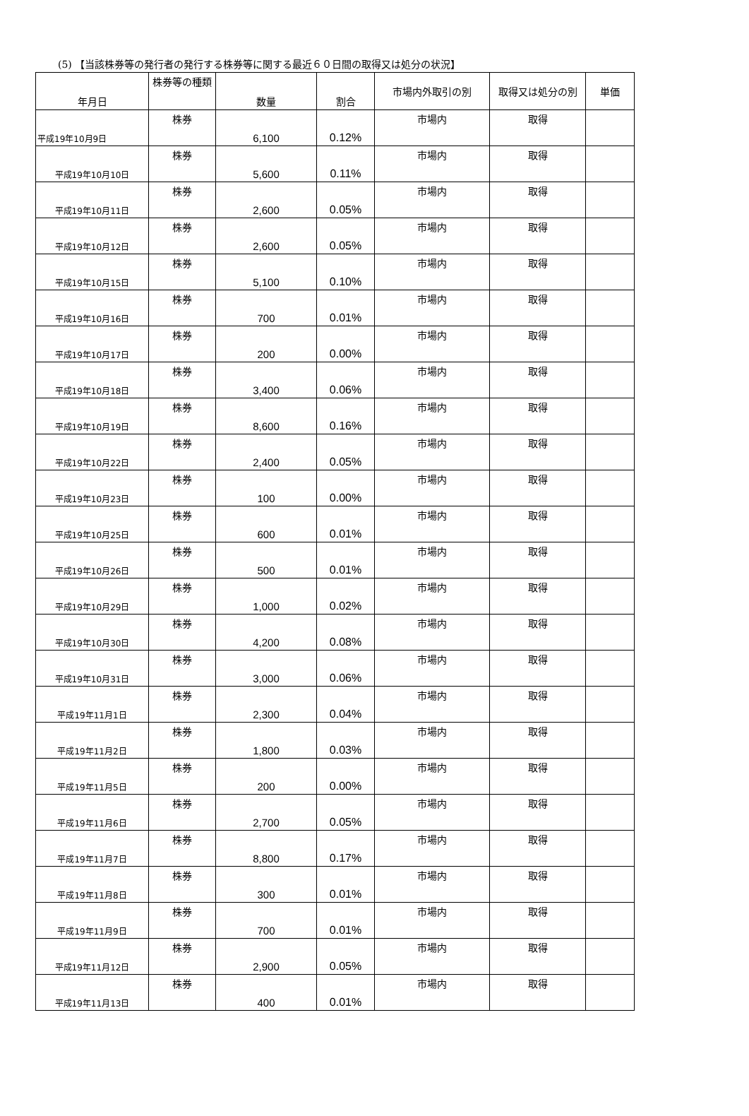(5) 【当該株券等の発行者の発行する株券等に関する最近６０日間の取得又は処分の状況】
| 年月日 | 株券等の種類 | 数量 | 割合 | 市場内外取引の別 | 取得又は処分の別 | 単価 |
| --- | --- | --- | --- | --- | --- | --- |
| 平成19年10月9日 | 株券 | 6,100 | 0.12% | 市場内 | 取得 | |
| 平成19年10月10日 | 株券 | 5,600 | 0.11% | 市場内 | 取得 | |
| 平成19年10月11日 | 株券 | 2,600 | 0.05% | 市場内 | 取得 | |
| 平成19年10月12日 | 株券 | 2,600 | 0.05% | 市場内 | 取得 | |
| 平成19年10月15日 | 株券 | 5,100 | 0.10% | 市場内 | 取得 | |
| 平成19年10月16日 | 株券 | 700 | 0.01% | 市場内 | 取得 | |
| 平成19年10月17日 | 株券 | 200 | 0.00% | 市場内 | 取得 | |
| 平成19年10月18日 | 株券 | 3,400 | 0.06% | 市場内 | 取得 | |
| 平成19年10月19日 | 株券 | 8,600 | 0.16% | 市場内 | 取得 | |
| 平成19年10月22日 | 株券 | 2,400 | 0.05% | 市場内 | 取得 | |
| 平成19年10月23日 | 株券 | 100 | 0.00% | 市場内 | 取得 | |
| 平成19年10月25日 | 株券 | 600 | 0.01% | 市場内 | 取得 | |
| 平成19年10月26日 | 株券 | 500 | 0.01% | 市場内 | 取得 | |
| 平成19年10月29日 | 株券 | 1,000 | 0.02% | 市場内 | 取得 | |
| 平成19年10月30日 | 株券 | 4,200 | 0.08% | 市場内 | 取得 | |
| 平成19年10月31日 | 株券 | 3,000 | 0.06% | 市場内 | 取得 | |
| 平成19年11月1日 | 株券 | 2,300 | 0.04% | 市場内 | 取得 | |
| 平成19年11月2日 | 株券 | 1,800 | 0.03% | 市場内 | 取得 | |
| 平成19年11月5日 | 株券 | 200 | 0.00% | 市場内 | 取得 | |
| 平成19年11月6日 | 株券 | 2,700 | 0.05% | 市場内 | 取得 | |
| 平成19年11月7日 | 株券 | 8,800 | 0.17% | 市場内 | 取得 | |
| 平成19年11月8日 | 株券 | 300 | 0.01% | 市場内 | 取得 | |
| 平成19年11月9日 | 株券 | 700 | 0.01% | 市場内 | 取得 | |
| 平成19年11月12日 | 株券 | 2,900 | 0.05% | 市場内 | 取得 | |
| 平成19年11月13日 | 株券 | 400 | 0.01% | 市場内 | 取得 | |